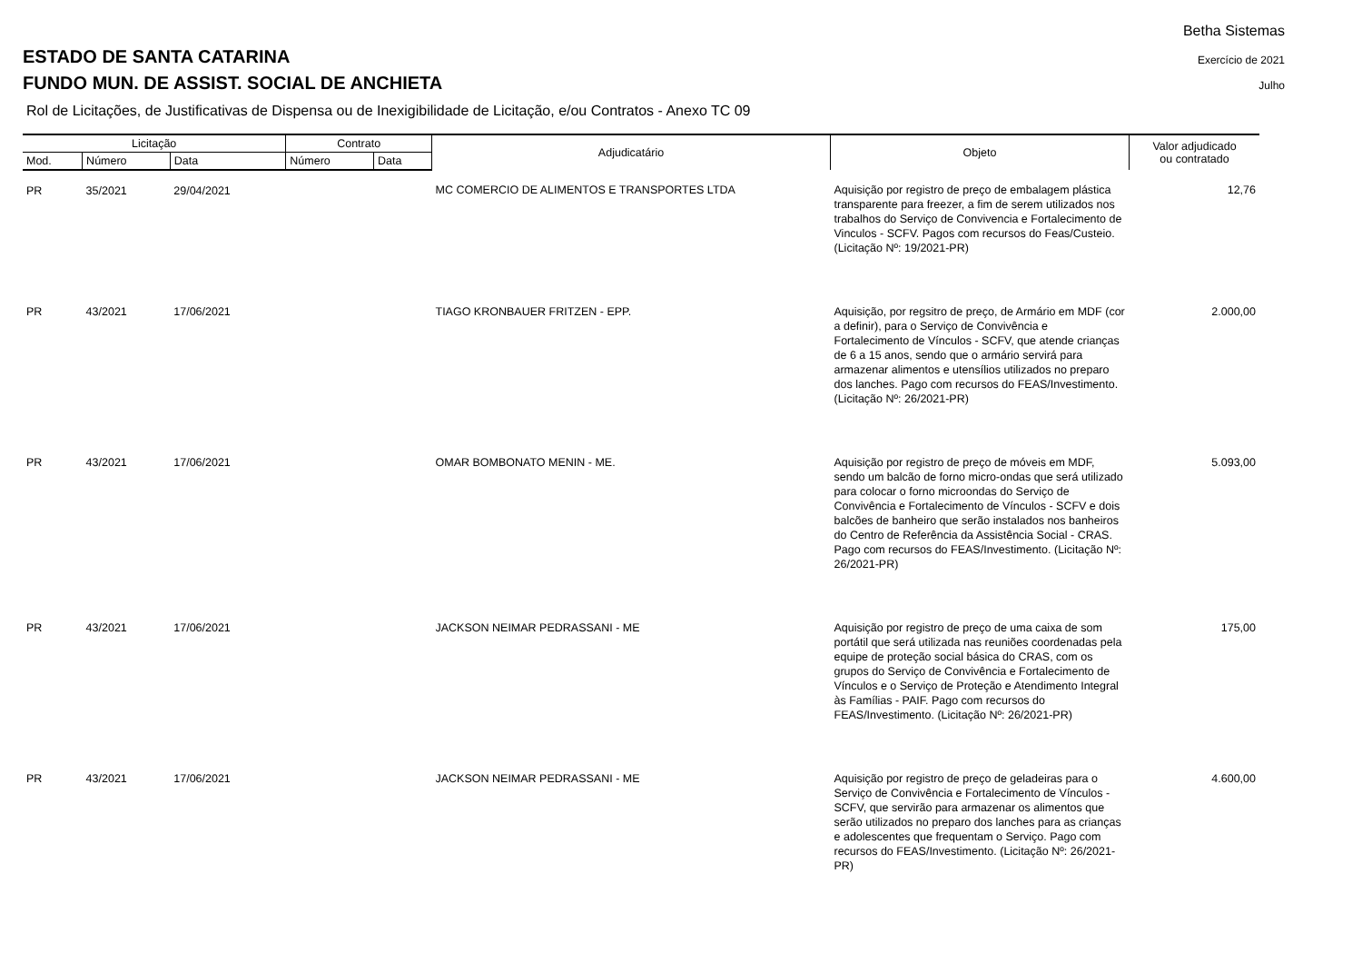Betha Sistemas
Exercício de 2021
Julho
ESTADO DE SANTA CATARINA
FUNDO MUN. DE ASSIST. SOCIAL DE ANCHIETA
Rol de Licitações, de Justificativas de Dispensa ou de Inexigibilidade de Licitação, e/ou Contratos - Anexo TC 09
| Licitação | | | Contrato | | Adjudicatário | Objeto | Valor adjudicado ou contratado |
| --- | --- | --- | --- | --- | --- | --- | --- |
| Mod. | Número | Data | Número | Data | | | |
| PR | 35/2021 | 29/04/2021 | | | MC COMERCIO DE ALIMENTOS E TRANSPORTES LTDA | Aquisição por registro de preço de embalagem plástica transparente para freezer, a fim de serem utilizados nos trabalhos do Serviço de Convivencia e Fortalecimento de Vinculos - SCFV. Pagos com recursos do Feas/Custeio. (Licitação Nº: 19/2021-PR) | 12,76 |
| PR | 43/2021 | 17/06/2021 | | | TIAGO KRONBAUER FRITZEN - EPP. | Aquisição, por regsitro de preço, de Armário em MDF (cor a definir), para o Serviço de Convivência e Fortalecimento de Vínculos - SCFV, que atende crianças de 6 a 15 anos, sendo que o armário servirá para armazenar alimentos e utensílios utilizados no preparo dos lanches. Pago com recursos do FEAS/Investimento. (Licitação Nº: 26/2021-PR) | 2.000,00 |
| PR | 43/2021 | 17/06/2021 | | | OMAR BOMBONATO MENIN - ME. | Aquisição por registro de preço de móveis em MDF, sendo um balcão de forno micro-ondas que será utilizado para colocar o forno microondas do Serviço de Convivência e Fortalecimento de Vínculos - SCFV e dois balcões de banheiro que serão instalados nos banheiros do Centro de Referência da Assistência Social - CRAS. Pago com recursos do FEAS/Investimento. (Licitação Nº: 26/2021-PR) | 5.093,00 |
| PR | 43/2021 | 17/06/2021 | | | JACKSON NEIMAR PEDRASSANI - ME | Aquisição por registro de preço de uma caixa de som portátil que será utilizada nas reuniões coordenadas pela equipe de proteção social básica do CRAS, com os grupos do Serviço de Convivência e Fortalecimento de Vínculos e o Serviço de Proteção e Atendimento Integral às Famílias - PAIF. Pago com recursos do FEAS/Investimento. (Licitação Nº: 26/2021-PR) | 175,00 |
| PR | 43/2021 | 17/06/2021 | | | JACKSON NEIMAR PEDRASSANI - ME | Aquisição por registro de preço de geladeiras para o Serviço de Convivência e Fortalecimento de Vínculos - SCFV, que servirão para armazenar os alimentos que serão utilizados no preparo dos lanches para as crianças e adolescentes que frequentam o Serviço. Pago com recursos do FEAS/Investimento. (Licitação Nº: 26/2021-PR) | 4.600,00 |